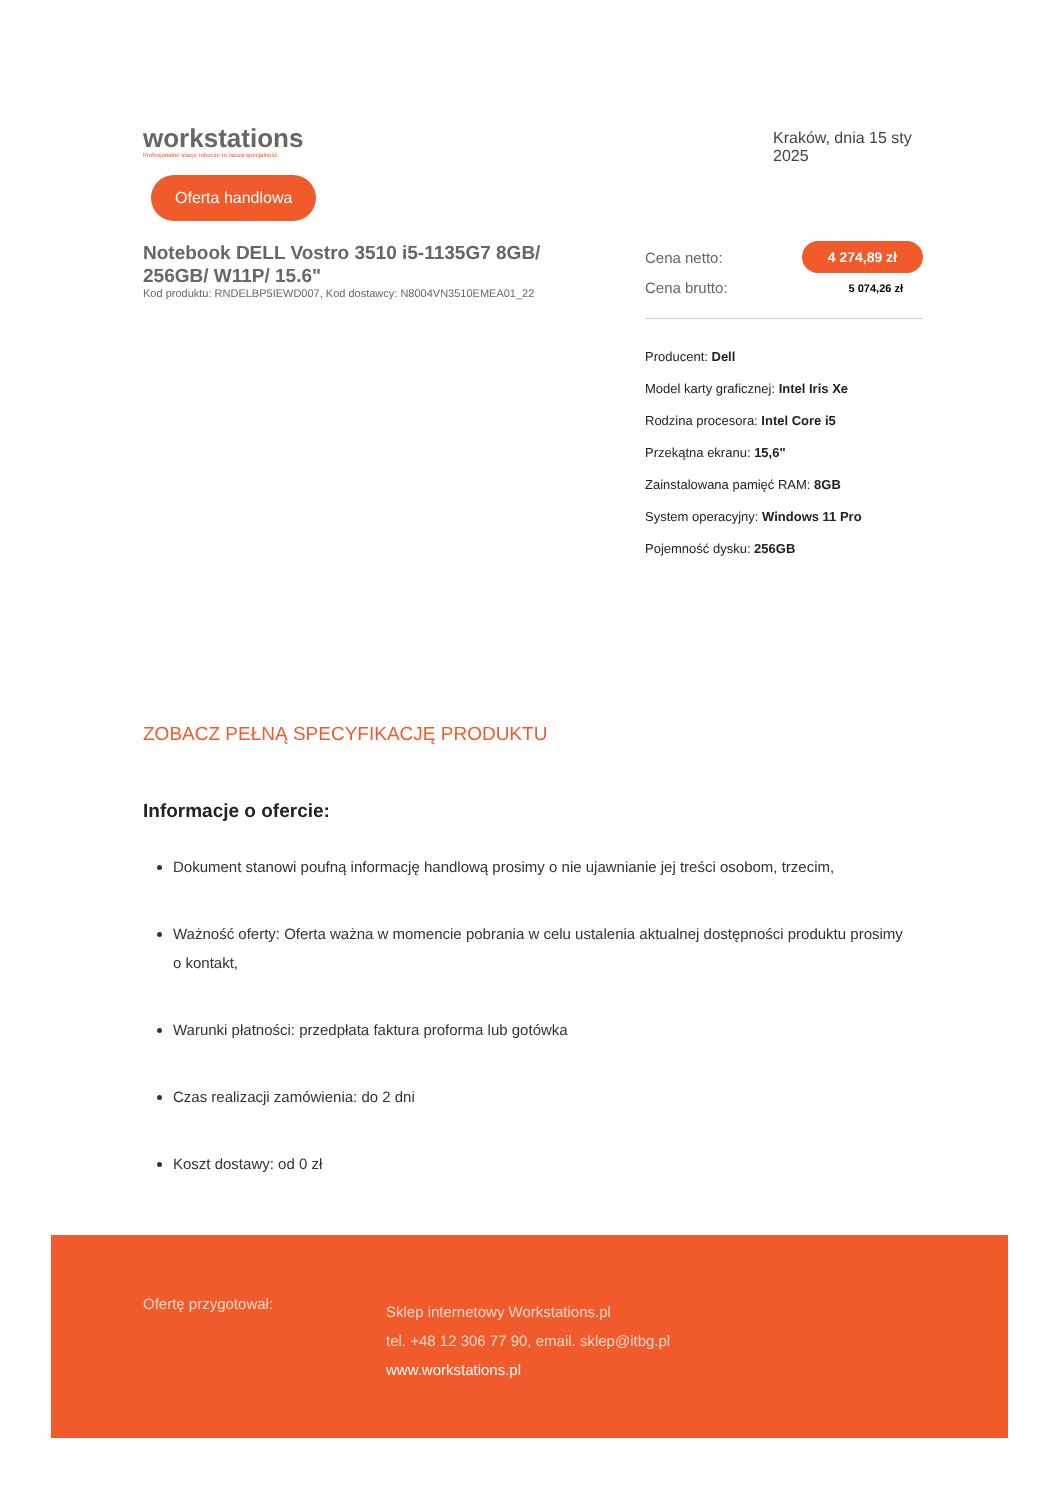workstations
Profesjonalne stacje robocze to nasza specjalność
Kraków, dnia 15 sty 2025
Oferta handlowa
Notebook DELL Vostro 3510 i5-1135G7 8GB/ 256GB/ W11P/ 15.6"
Kod produktu: RNDELBP5IEWD007, Kod dostawcy: N8004VN3510EMEA01_22
Cena netto: 4 274,89 zł
Cena brutto: 5 074,26 zł
Producent: Dell
Model karty graficznej: Intel Iris Xe
Rodzina procesora: Intel Core i5
Przekątna ekranu: 15,6"
Zainstalowana pamięć RAM: 8GB
System operacyjny: Windows 11 Pro
Pojemność dysku: 256GB
ZOBACZ PEŁNĄ SPECYFIKACJĘ PRODUKTU
Informacje o ofercie:
Dokument stanowi poufną informację handlową prosimy o nie ujawnianie jej treści osobom, trzecim,
Ważność oferty: Oferta ważna w momencie pobrania w celu ustalenia aktualnej dostępności produktu prosimy o kontakt,
Warunki płatności: przedpłata faktura proforma lub gotówka
Czas realizacji zamówienia: do 2 dni
Koszt dostawy: od 0 zł
Ofertę przygotował:
Sklep internetowy Workstations.pl
tel. +48 12 306 77 90, email. sklep@itbg.pl
www.workstations.pl